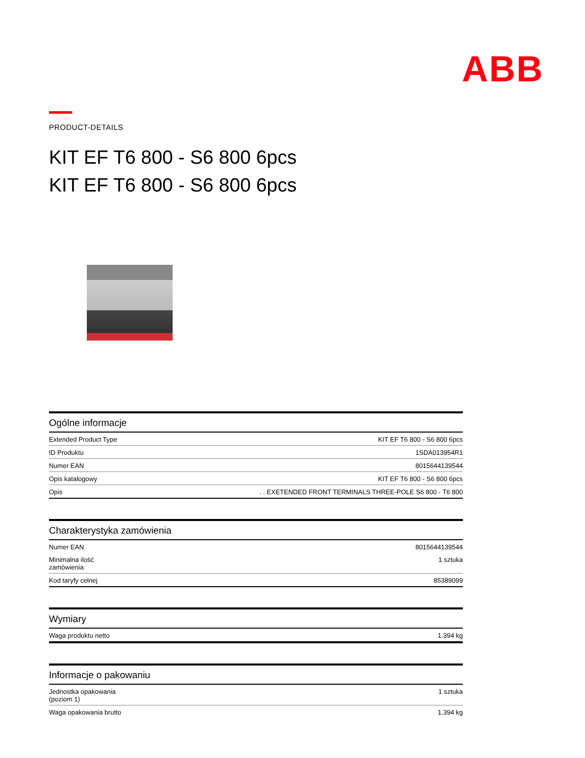ABB
PRODUCT-DETAILS
KIT EF T6 800 - S6 800 6pcs
KIT EF T6 800 - S6 800 6pcs
Ogólne informacje
| Extended Product Type | KIT EF T6 800 - S6 800 6pcs |
| ID Produktu | 1SDA013954R1 |
| Numer EAN | 8015644139544 |
| Opis katalogowy | KIT EF T6 800 - S6 800 6pcs |
| Opis | . . EXETENDED FRONT TERMINALS THREE-POLE S6 800 - T6 800 |
Charakterystyka zamówienia
| Numer EAN | 8015644139544 |
| Minimalna ilość zamówienia | 1 sztuka |
| Kod taryfy celnej | 85389099 |
Wymiary
| Waga produktu netto | 1.394 kg |
Informacje o pakowaniu
| Jednostka opakowania (poziom 1) | 1 sztuka |
| Waga opakowania brutto | 1.394 kg |